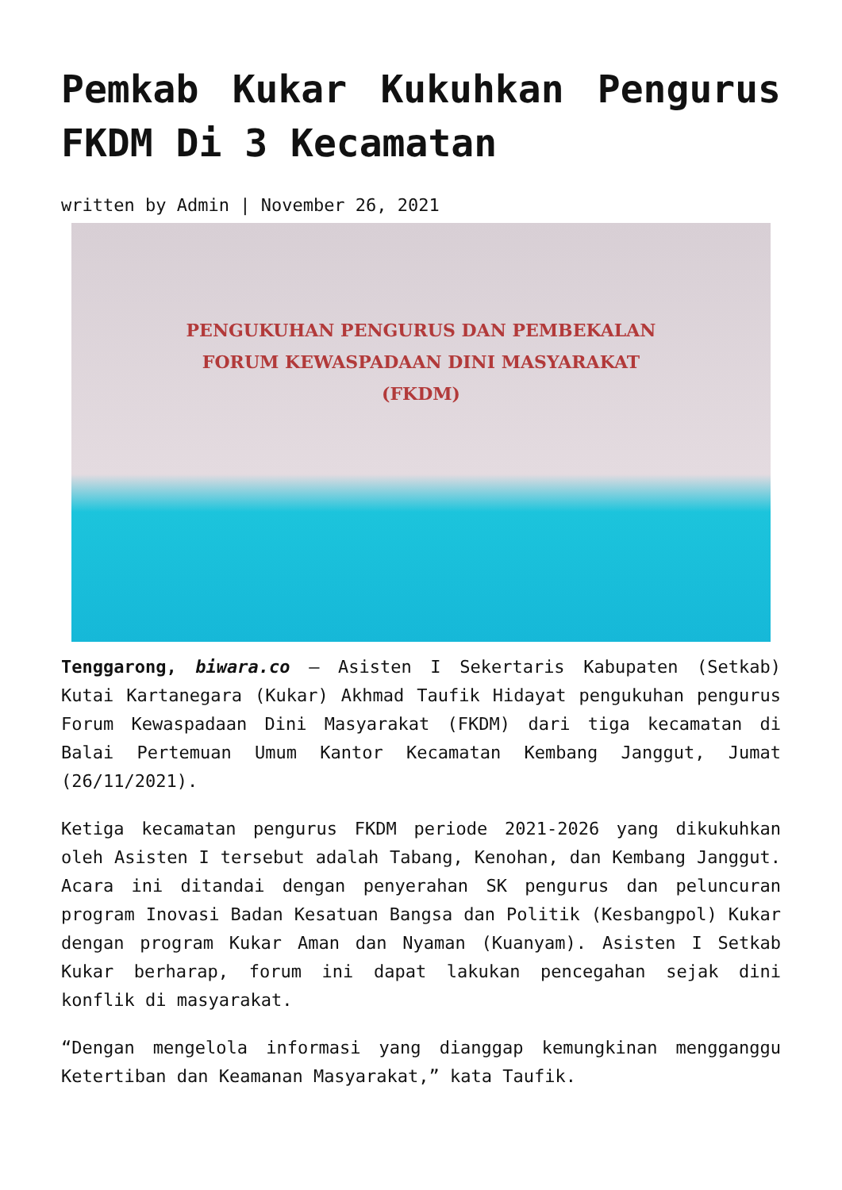Pemkab Kukar Kukuhkan Pengurus FKDM Di 3 Kecamatan
written by Admin | November 26, 2021
PENGUKUHAN PENGURUS DAN PEMBEKALAN
FORUM KEWASPADAAN DINI MASYARAKAT (FKDM)
Tenggarong, biwara.co – Asisten I Sekertaris Kabupaten (Setkab) Kutai Kartanegara (Kukar) Akhmad Taufik Hidayat pengukuhan pengurus Forum Kewaspadaan Dini Masyarakat (FKDM) dari tiga kecamatan di Balai Pertemuan Umum Kantor Kecamatan Kembang Janggut, Jumat (26/11/2021).
Ketiga kecamatan pengurus FKDM periode 2021-2026 yang dikukuhkan oleh Asisten I tersebut adalah Tabang, Kenohan, dan Kembang Janggut. Acara ini ditandai dengan penyerahan SK pengurus dan peluncuran program Inovasi Badan Kesatuan Bangsa dan Politik (Kesbangpol) Kukar dengan program Kukar Aman dan Nyaman (Kuanyam). Asisten I Setkab Kukar berharap, forum ini dapat lakukan pencegahan sejak dini konflik di masyarakat.
“Dengan mengelola informasi yang dianggap kemungkinan mengganggu Ketertiban dan Keamanan Masyarakat,” kata Taufik.